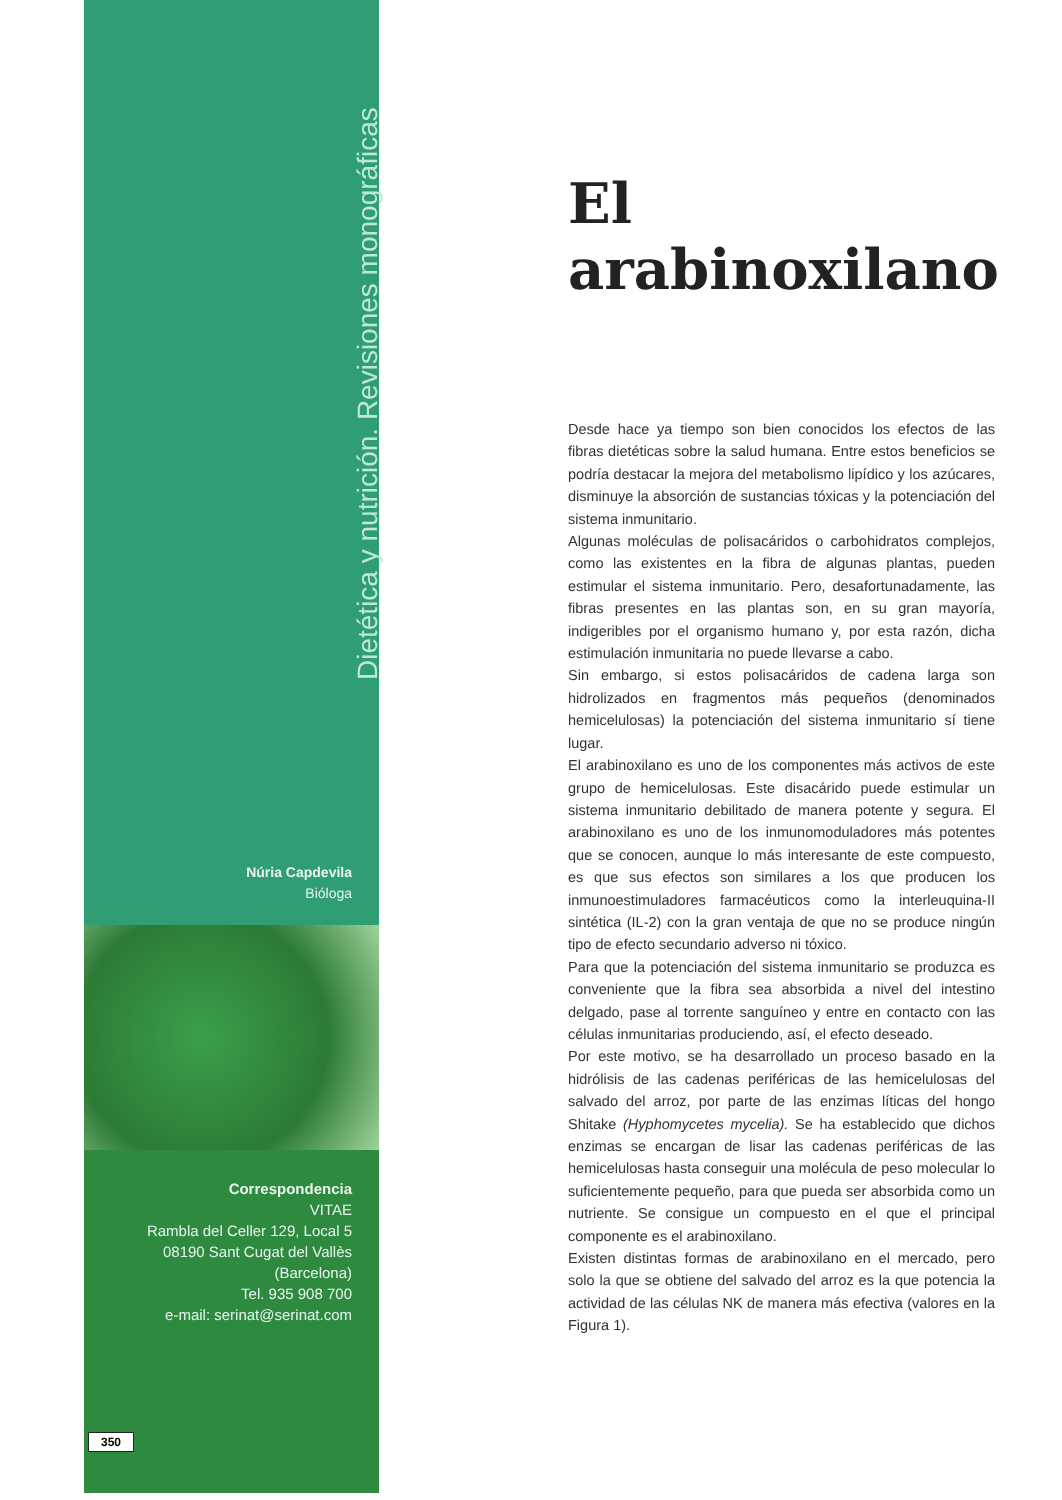Dietética y nutrición. Revisiones monográficas
El arabinoxilano
Núria Capdevila
Bióloga
Correspondencia
VITAE
Rambla del Celler 129, Local 5
08190 Sant Cugat del Vallès
(Barcelona)
Tel. 935 908 700
e-mail: serinat@serinat.com
350
Desde hace ya tiempo son bien conocidos los efectos de las fibras dietéticas sobre la salud humana. Entre estos beneficios se podría destacar la mejora del metabolismo lipídico y los azúcares, disminuye la absorción de sustancias tóxicas y la potenciación del sistema inmunitario.
Algunas moléculas de polisacáridos o carbohidratos complejos, como las existentes en la fibra de algunas plantas, pueden estimular el sistema inmunitario. Pero, desafortunadamente, las fibras presentes en las plantas son, en su gran mayoría, indigeribles por el organismo humano y, por esta razón, dicha estimulación inmunitaria no puede llevarse a cabo.
Sin embargo, si estos polisacáridos de cadena larga son hidrolizados en fragmentos más pequeños (denominados hemicelulosas) la potenciación del sistema inmunitario sí tiene lugar.
El arabinoxilano es uno de los componentes más activos de este grupo de hemicelulosas. Este disacárido puede estimular un sistema inmunitario debilitado de manera potente y segura. El arabinoxilano es uno de los inmunomoduladores más potentes que se conocen, aunque lo más interesante de este compuesto, es que sus efectos son similares a los que producen los inmunoestimuladores farmacéuticos como la interleuquina-II sintética (IL-2) con la gran ventaja de que no se produce ningún tipo de efecto secundario adverso ni tóxico.
Para que la potenciación del sistema inmunitario se produzca es conveniente que la fibra sea absorbida a nivel del intestino delgado, pase al torrente sanguíneo y entre en contacto con las células inmunitarias produciendo, así, el efecto deseado.
Por este motivo, se ha desarrollado un proceso basado en la hidrólisis de las cadenas periféricas de las hemicelulosas del salvado del arroz, por parte de las enzimas líticas del hongo Shitake (Hyphomycetes mycelia). Se ha establecido que dichos enzimas se encargan de lisar las cadenas periféricas de las hemicelulosas hasta conseguir una molécula de peso molecular lo suficientemente pequeño, para que pueda ser absorbida como un nutriente. Se consigue un compuesto en el que el principal componente es el arabinoxilano.
Existen distintas formas de arabinoxilano en el mercado, pero solo la que se obtiene del salvado del arroz es la que potencia la actividad de las células NK de manera más efectiva (valores en la Figura 1).